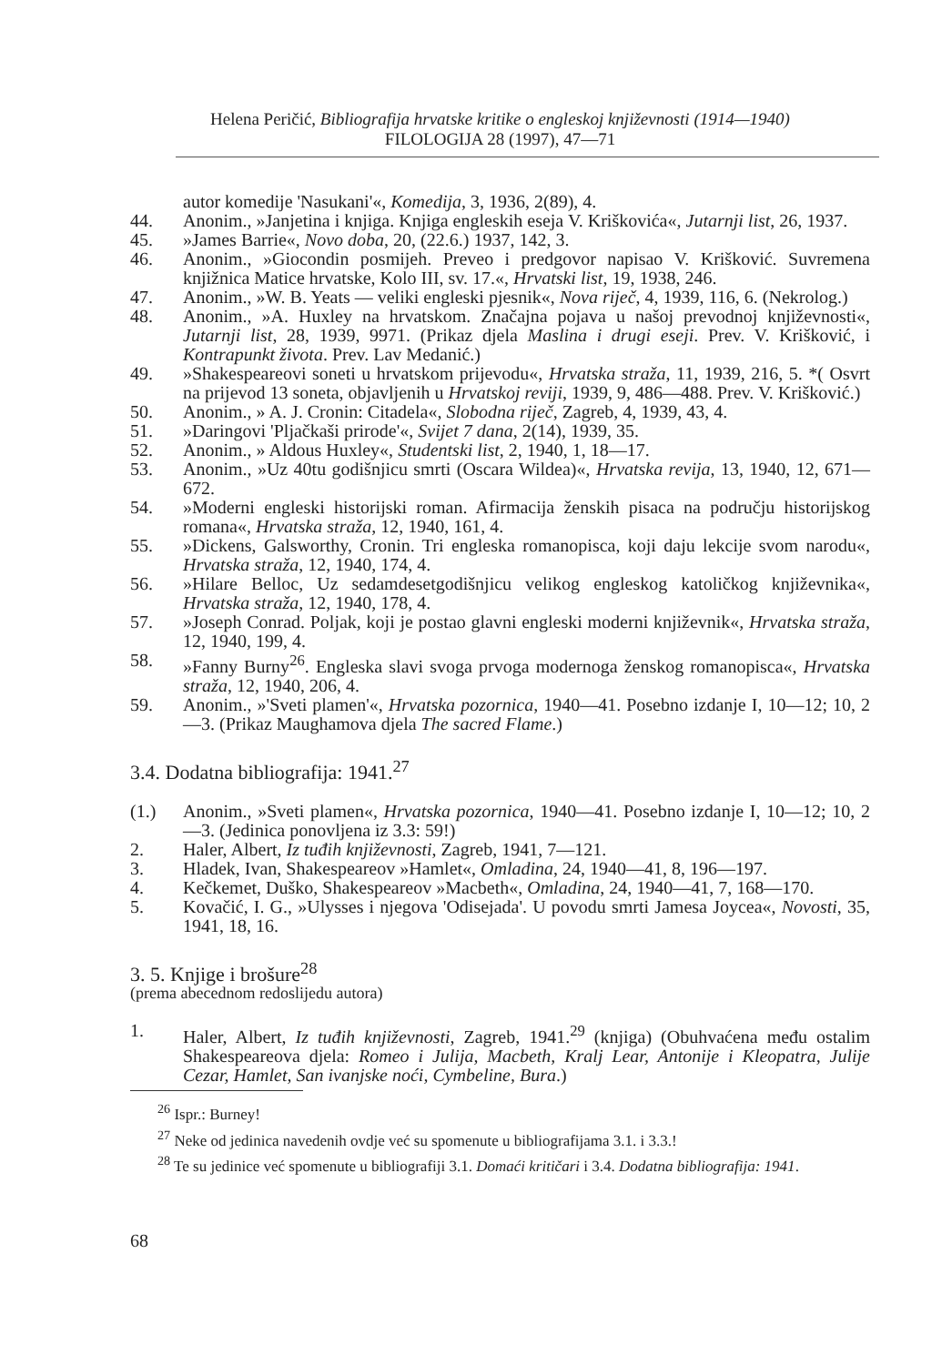Helena Peričić, Bibliografija hrvatske kritike o engleskoj književnosti (1914—1940)
FILOLOGIJA 28 (1997), 47—71
autor komedije 'Nasukani'«, Komedija, 3, 1936, 2(89), 4.
44. Anonim., »Janjetina i knjiga. Knjiga engleskih eseja V. Kriškovića«, Jutarnji list, 26, 1937.
45. »James Barrie«, Novo doba, 20, (22.6.) 1937, 142, 3.
46. Anonim., »Giocondin posmijeh. Preveo i predgovor napisao V. Krišković. Suvremena knjižnica Matice hrvatske, Kolo III, sv. 17.«, Hrvatski list, 19, 1938, 246.
47. Anonim., »W. B. Yeats — veliki engleski pjesnik«, Nova riječ, 4, 1939, 116, 6. (Nekrolog.)
48. Anonim., »A. Huxley na hrvatskom. Značajna pojava u našoj prevodnoj književnosti«, Jutarnji list, 28, 1939, 9971. (Prikaz djela Maslina i drugi eseji. Prev. V. Krišković, i Kontrapunkt života. Prev. Lav Medanić.)
49. »Shakespeareovi soneti u hrvatskom prijevodu«, Hrvatska straža, 11, 1939, 216, 5. *( Osvrt na prijevod 13 soneta, objavljenih u Hrvatskoj reviji, 1939, 9, 486—488. Prev. V. Krišković.)
50. Anonim., » A. J. Cronin: Citadela«, Slobodna riječ, Zagreb, 4, 1939, 43, 4.
51. »Daringovi 'Pljačkaši prirode'«, Svijet 7 dana, 2(14), 1939, 35.
52. Anonim., » Aldous Huxley«, Studentski list, 2, 1940, 1, 18—17.
53. Anonim., »Uz 40tu godišnjicu smrti (Oscara Wildea)«, Hrvatska revija, 13, 1940, 12, 671—672.
54. »Moderni engleski historijski roman. Afirmacija ženskih pisaca na području historijskog romana«, Hrvatska straža, 12, 1940, 161, 4.
55. »Dickens, Galsworthy, Cronin. Tri engleska romanopisca, koji daju lekcije svom narodu«, Hrvatska straža, 12, 1940, 174, 4.
56. »Hilare Belloc, Uz sedamdesetgodišnjicu velikog engleskog katoličkog književnika«, Hrvatska straža, 12, 1940, 178, 4.
57. »Joseph Conrad. Poljak, koji je postao glavni engleski moderni književnik«, Hrvatska straža, 12, 1940, 199, 4.
58. »Fanny Burny<sup>26</sup>. Engleska slavi svoga prvoga modernoga ženskog romanopisca«, Hrvatska straža, 12, 1940, 206, 4.
59. Anonim., »'Sveti plamen'«, Hrvatska pozornica, 1940—41. Posebno izdanje I, 10—12; 10, 2—3. (Prikaz Maughamova djela The sacred Flame.)
3.4. Dodatna bibliografija: 1941.<sup>27</sup>
(1.) Anonim., »Sveti plamen«, Hrvatska pozornica, 1940—41. Posebno izdanje I, 10—12; 10, 2—3. (Jedinica ponovljena iz 3.3: 59!)
2. Haler, Albert, Iz tuđih književnosti, Zagreb, 1941, 7—121.
3. Hladek, Ivan, Shakespeareov »Hamlet«, Omladina, 24, 1940—41, 8, 196—197.
4. Kečkemet, Duško, Shakespeareov »Macbeth«, Omladina, 24, 1940—41, 7, 168—170.
5. Kovačić, I. G., »Ulysses i njegova 'Odisejada'. U povodu smrti Jamesa Joycea«, Novosti, 35, 1941, 18, 16.
3. 5. Knjige i brošure<sup>28</sup>
(prema abecednom redoslijedu autora)
1. Haler, Albert, Iz tuđih književnosti, Zagreb, 1941.<sup>29</sup> (knjiga) (Obuhvaćena među ostalim Shakespeareova djela: Romeo i Julija, Macbeth, Kralj Lear, Antonije i Kleopatra, Julije Cezar, Hamlet, San ivanjske noći, Cymbeline, Bura.)
<sup>26</sup> Ispr.: Burney!
<sup>27</sup> Neke od jedinica navedenih ovdje već su spomenute u bibliografijama 3.1. i 3.3.!
<sup>28</sup> Te su jedinice već spomenute u bibliografiji 3.1. Domaći kritičari i 3.4. Dodatna bibliografija: 1941.
68